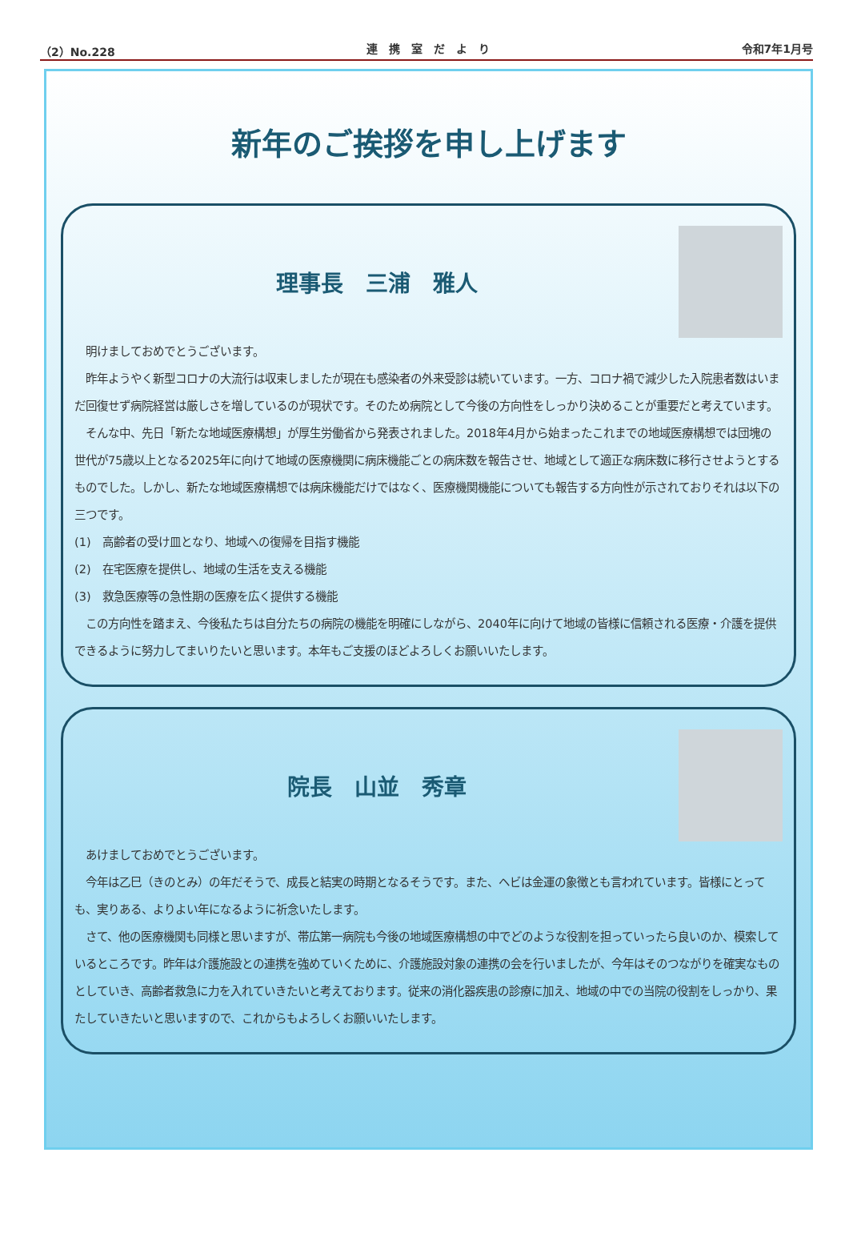（2）No.228 連　携　室　だ　よ　り 令和7年1月号
新年のご挨拶を申し上げます
理事長　三浦　雅人
　明けましておめでとうございます。
　昨年ようやく新型コロナの大流行は収束しましたが現在も感染者の外来受診は続いています。一方、コロナ禍で減少した入院患者数はいまだ回復せず病院経営は厳しさを増しているのが現状です。そのため病院として今後の方向性をしっかり決めることが重要だと考えています。
　そんな中、先日「新たな地域医療構想」が厚生労働省から発表されました。2018年4月から始まったこれまでの地域医療構想では団塊の世代が75歳以上となる2025年に向けて地域の医療機関に病床機能ごとの病床数を報告させ、地域として適正な病床数に移行させようとするものでした。しかし、新たな地域医療構想では病床機能だけではなく、医療機関機能についても報告する方向性が示されておりそれは以下の三つです。
(1)　高齢者の受け皿となり、地域への復帰を目指す機能
(2)　在宅医療を提供し、地域の生活を支える機能
(3)　救急医療等の急性期の医療を広く提供する機能
　この方向性を踏まえ、今後私たちは自分たちの病院の機能を明確にしながら、2040年に向けて地域の皆様に信頼される医療・介護を提供できるように努力してまいりたいと思います。本年もご支援のほどよろしくお願いいたします。
院長　山並　秀章
　あけましておめでとうございます。
　今年は乙巳（きのとみ）の年だそうで、成長と結実の時期となるそうです。また、ヘビは金運の象徴とも言われています。皆様にとっても、実りある、よりよい年になるように祈念いたします。
　さて、他の医療機関も同様と思いますが、帯広第一病院も今後の地域医療構想の中でどのような役割を担っていったら良いのか、模索しているところです。昨年は介護施設との連携を強めていくために、介護施設対象の連携の会を行いましたが、今年はそのつながりを確実なものとしていき、高齢者救急に力を入れていきたいと考えております。従来の消化器疾患の診療に加え、地域の中での当院の役割をしっかり、果たしていきたいと思いますので、これからもよろしくお願いいたします。